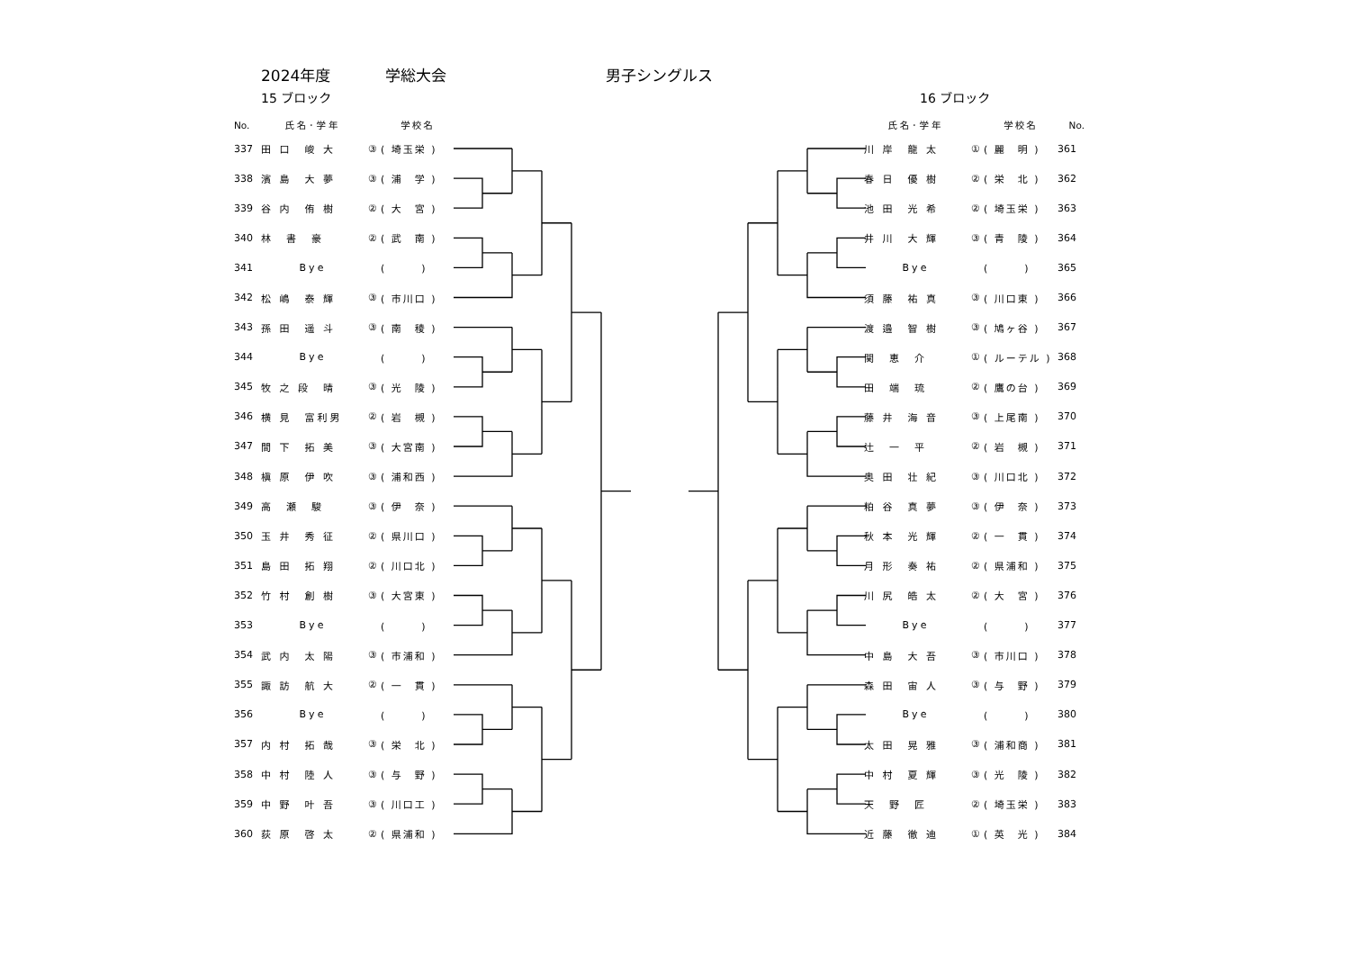2024年度 学総大会 男子シングルス
15 ブロック 16 ブロック
| No. | 氏名･学年 | | 学校名 |
| --- | --- | --- | --- |
| 337 | 田 口 峻 大 | ③ | ( 埼玉栄 ) |
| 338 | 濱 島 大 夢 | ③ | ( 浦 学 ) |
| 339 | 谷 内 侑 樹 | ② | ( 大 宮 ) |
| 340 | 林 書 豪 | ② | ( 武 南 ) |
| 341 | Bye | | ( ) |
| 342 | 松 嶋 泰 輝 | ③ | ( 市川口 ) |
| 343 | 孫 田 遥 斗 | ③ | ( 南 稜 ) |
| 344 | Bye | | ( ) |
| 345 | 牧 之 段 晴 | ③ | ( 光 陵 ) |
| 346 | 横 見 富利男 | ② | ( 岩 槻 ) |
| 347 | 間 下 拓 美 | ③ | ( 大宮南 ) |
| 348 | 槇 原 伊 吹 | ③ | ( 浦和西 ) |
| 349 | 高 瀬 駿 | ③ | ( 伊 奈 ) |
| 350 | 玉 井 秀 征 | ② | ( 県川口 ) |
| 351 | 島 田 拓 翔 | ② | ( 川口北 ) |
| 352 | 竹 村 創 樹 | ③ | ( 大宮東 ) |
| 353 | Bye | | ( ) |
| 354 | 武 内 太 陽 | ③ | ( 市浦和 ) |
| 355 | 諏 訪 航 大 | ② | ( 一 貫 ) |
| 356 | Bye | | ( ) |
| 357 | 内 村 拓 哉 | ③ | ( 栄 北 ) |
| 358 | 中 村 陸 人 | ③ | ( 与 野 ) |
| 359 | 中 野 叶 吾 | ③ | ( 川口工 ) |
| 360 | 荻 原 啓 太 | ② | ( 県浦和 ) |
| 氏名･学年 | | 学校名 | No. |
| --- | --- | --- | --- |
| 川 岸 龍 太 | ① | ( 麗 明 ) | 361 |
| 春 日 優 樹 | ② | ( 栄 北 ) | 362 |
| 池 田 光 希 | ② | ( 埼玉栄 ) | 363 |
| 井 川 大 輝 | ③ | ( 青 陵 ) | 364 |
| Bye | | ( ) | 365 |
| 須 藤 祐 真 | ③ | ( 川口東 ) | 366 |
| 渡 邉 智 樹 | ③ | ( 鳩ヶ谷 ) | 367 |
| 関 恵 介 | ① | ( ルーテル ) | 368 |
| 田 端 琉 | ② | ( 鷹の台 ) | 369 |
| 藤 井 海 音 | ③ | ( 上尾南 ) | 370 |
| 辻 一 平 | ② | ( 岩 槻 ) | 371 |
| 奥 田 壮 紀 | ③ | ( 川口北 ) | 372 |
| 粕 谷 真 夢 | ③ | ( 伊 奈 ) | 373 |
| 秋 本 光 輝 | ② | ( 一 貫 ) | 374 |
| 月 形 奏 祐 | ② | ( 県浦和 ) | 375 |
| 川 尻 皓 太 | ② | ( 大 宮 ) | 376 |
| Bye | | ( ) | 377 |
| 中 島 大 吾 | ③ | ( 市川口 ) | 378 |
| 森 田 宙 人 | ③ | ( 与 野 ) | 379 |
| Bye | | ( ) | 380 |
| 太 田 晃 雅 | ③ | ( 浦和商 ) | 381 |
| 中 村 夏 輝 | ③ | ( 光 陵 ) | 382 |
| 天 野 匠 | ② | ( 埼玉栄 ) | 383 |
| 近 藤 徹 迪 | ① | ( 英 光 ) | 384 |